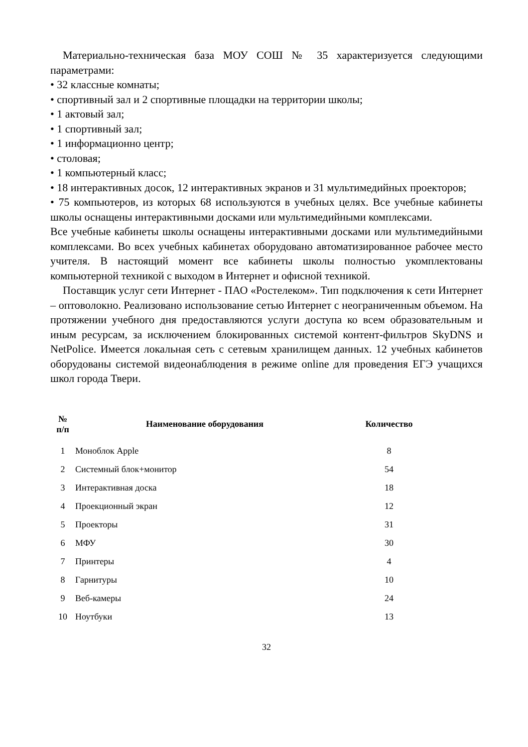Материально-техническая база МОУ СОШ № 35 характеризуется следующими параметрами:
• 32 классные комнаты;
• спортивный зал и 2 спортивные площадки на территории школы;
• 1 актовый зал;
• 1 спортивный зал;
• 1 информационно центр;
• столовая;
• 1 компьютерный класс;
• 18 интерактивных досок, 12 интерактивных экранов и 31 мультимедийных проекторов;
• 75 компьютеров, из которых 68 используются в учебных целях. Все учебные кабинеты школы оснащены интерактивными досками или мультимедийными комплексами.
Все учебные кабинеты школы оснащены интерактивными досками или мультимедийными комплексами. Во всех учебных кабинетах оборудовано автоматизированное рабочее место учителя. В настоящий момент все кабинеты школы полностью укомплектованы компьютерной техникой с выходом в Интернет и офисной техникой.
Поставщик услуг сети Интернет - ПАО «Ростелеком». Тип подключения к сети Интернет – оптоволокно. Реализовано использование сетью Интернет с неограниченным объемом. На протяжении учебного дня предоставляются услуги доступа ко всем образовательным и иным ресурсам, за исключением блокированных системой контент-фильтров SkyDNS и NetPolice. Имеется локальная сеть с сетевым хранилищем данных. 12 учебных кабинетов оборудованы системой видеонаблюдения в режиме online для проведения ЕГЭ учащихся школ города Твери.
| № п/п | Наименование оборудования | Количество |
| --- | --- | --- |
| 1 | Моноблок Apple | 8 |
| 2 | Системный блок+монитор | 54 |
| 3 | Интерактивная доска | 18 |
| 4 | Проекционный экран | 12 |
| 5 | Проекторы | 31 |
| 6 | МФУ | 30 |
| 7 | Принтеры | 4 |
| 8 | Гарнитуры | 10 |
| 9 | Веб-камеры | 24 |
| 10 | Ноутбуки | 13 |
32